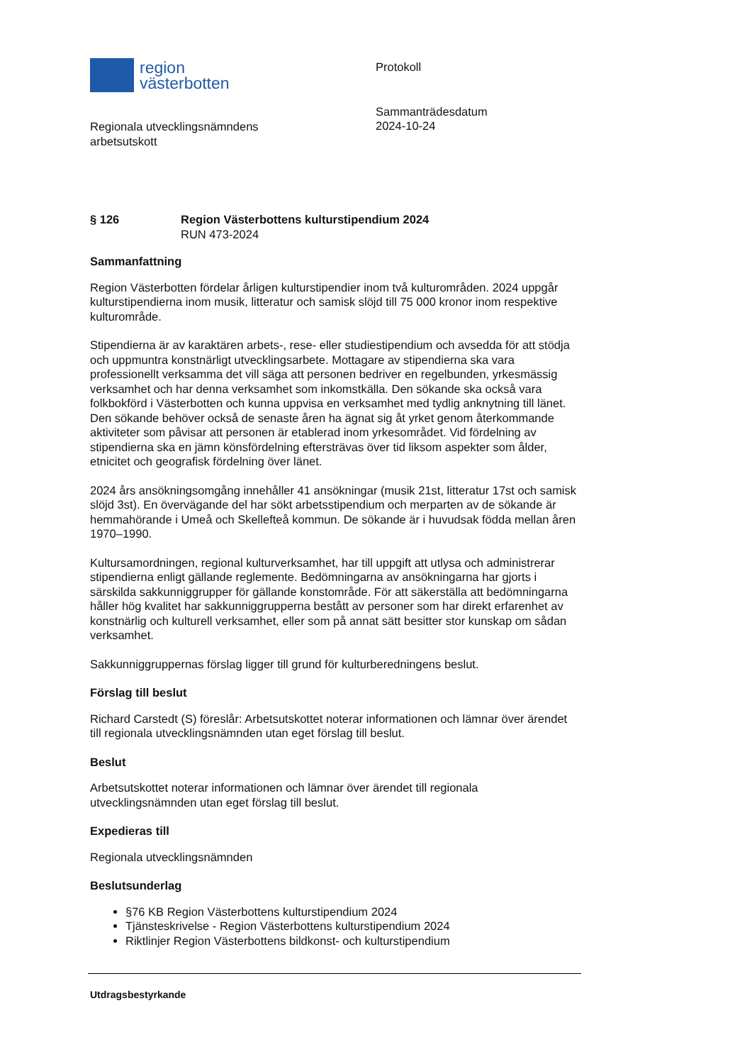region
västerbotten
Regionala utvecklingsnämndens
arbetsutskott
Protokoll
Sammanträdesdatum
2024-10-24
§ 126 Region Västerbottens kulturstipendium 2024
RUN 473-2024
Sammanfattning
Region Västerbotten fördelar årligen kulturstipendier inom två kulturområden. 2024 uppgår kulturstipendierna inom musik, litteratur och samisk slöjd till 75 000 kronor inom respektive kulturområde.
Stipendierna är av karaktären arbets-, rese- eller studiestipendium och avsedda för att stödja och uppmuntra konstnärligt utvecklingsarbete. Mottagare av stipendierna ska vara professionellt verksamma det vill säga att personen bedriver en regelbunden, yrkesmässig verksamhet och har denna verksamhet som inkomstkälla. Den sökande ska också vara folkbokförd i Västerbotten och kunna uppvisa en verksamhet med tydlig anknytning till länet. Den sökande behöver också de senaste åren ha ägnat sig åt yrket genom återkommande aktiviteter som påvisar att personen är etablerad inom yrkesområdet. Vid fördelning av stipendierna ska en jämn könsfördelning eftersträvas över tid liksom aspekter som ålder, etnicitet och geografisk fördelning över länet.
2024 års ansökningsomgång innehåller 41 ansökningar (musik 21st, litteratur 17st och samisk slöjd 3st). En övervägande del har sökt arbetsstipendium och merparten av de sökande är hemmahörande i Umeå och Skellefteå kommun. De sökande är i huvudsak födda mellan åren 1970–1990.
Kultursamordningen, regional kulturverksamhet, har till uppgift att utlysa och administrerar stipendierna enligt gällande reglemente. Bedömningarna av ansökningarna har gjorts i särskilda sakkunniggrupper för gällande konstområde. För att säkerställa att bedömningarna håller hög kvalitet har sakkunniggrupperna bestått av personer som har direkt erfarenhet av konstnärlig och kulturell verksamhet, eller som på annat sätt besitter stor kunskap om sådan verksamhet.
Sakkunniggruppernas förslag ligger till grund för kulturberedningens beslut.
Förslag till beslut
Richard Carstedt (S) föreslår: Arbetsutskottet noterar informationen och lämnar över ärendet till regionala utvecklingsnämnden utan eget förslag till beslut.
Beslut
Arbetsutskottet noterar informationen och lämnar över ärendet till regionala utvecklingsnämnden utan eget förslag till beslut.
Expedieras till
Regionala utvecklingsnämnden
Beslutsunderlag
§76 KB Region Västerbottens kulturstipendium 2024
Tjänsteskrivelse - Region Västerbottens kulturstipendium 2024
Riktlinjer Region Västerbottens bildkonst- och kulturstipendium
Utdragsbestyrkande